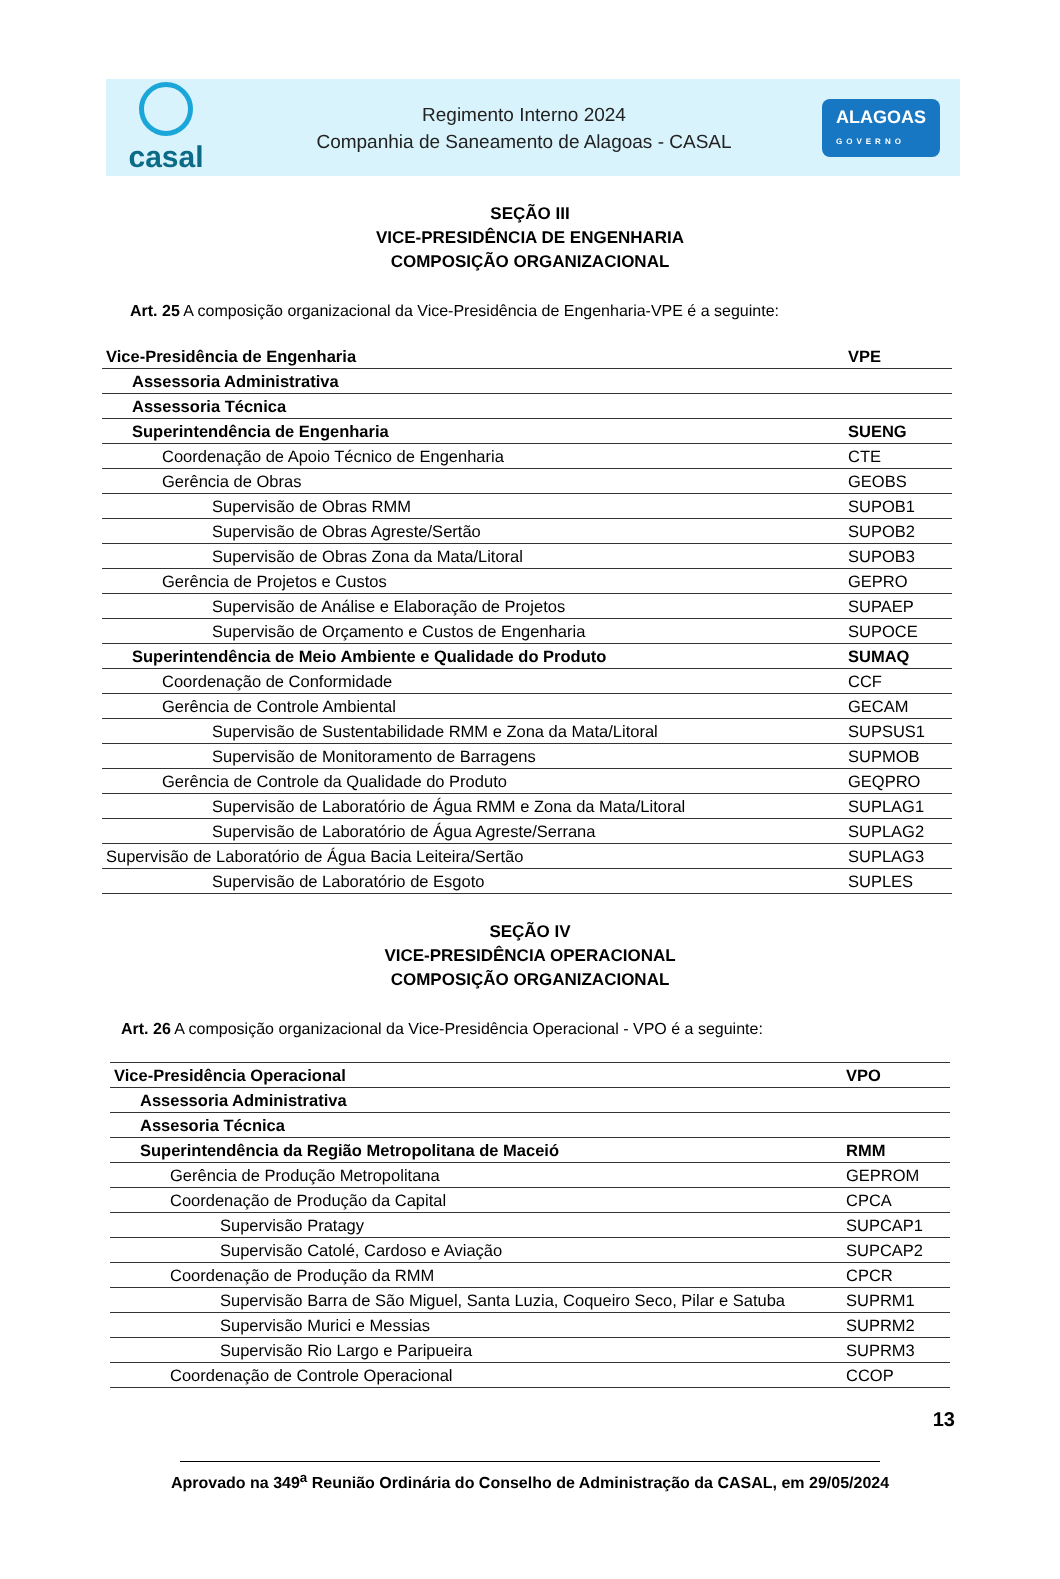casal
Regimento Interno 2024
Companhia de Saneamento de Alagoas - CASAL
ALAGOAS
GOVERNO
SEÇÃO III
VICE-PRESIDÊNCIA DE ENGENHARIA
COMPOSIÇÃO ORGANIZACIONAL
Art. 25 A composição organizacional da Vice-Presidência de Engenharia-VPE é a seguinte:
| Vice-Presidência de Engenharia | VPE |
| Assessoria Administrativa | |
| Assessoria Técnica | |
| Superintendência de Engenharia | SUENG |
| Coordenação de Apoio Técnico de Engenharia | CTE |
| Gerência de Obras | GEOBS |
| Supervisão de Obras RMM | SUPOB1 |
| Supervisão de Obras Agreste/Sertão | SUPOB2 |
| Supervisão de Obras Zona da Mata/Litoral | SUPOB3 |
| Gerência de Projetos e Custos | GEPRO |
| Supervisão de Análise e Elaboração de Projetos | SUPAEP |
| Supervisão de Orçamento e Custos de Engenharia | SUPOCE |
| Superintendência de Meio Ambiente e Qualidade do Produto | SUMAQ |
| Coordenação de Conformidade | CCF |
| Gerência de Controle Ambiental | GECAM |
| Supervisão de Sustentabilidade RMM e Zona da Mata/Litoral | SUPSUS1 |
| Supervisão de Monitoramento de Barragens | SUPMOB |
| Gerência de Controle da Qualidade do Produto | GEQPRO |
| Supervisão de Laboratório de Água RMM e Zona da Mata/Litoral | SUPLAG1 |
| Supervisão de Laboratório de Água Agreste/Serrana | SUPLAG2 |
| Supervisão de Laboratório de Água Bacia Leiteira/Sertão | SUPLAG3 |
| Supervisão de Laboratório de Esgoto | SUPLES |
SEÇÃO IV
VICE-PRESIDÊNCIA OPERACIONAL
COMPOSIÇÃO ORGANIZACIONAL
Art. 26 A composição organizacional da Vice-Presidência Operacional - VPO é a seguinte:
| Vice-Presidência Operacional | VPO |
| Assessoria Administrativa | |
| Assesoria Técnica | |
| Superintendência da Região Metropolitana de Maceió | RMM |
| Gerência de Produção Metropolitana | GEPROM |
| Coordenação de Produção da Capital | CPCA |
| Supervisão Pratagy | SUPCAP1 |
| Supervisão Catolé, Cardoso e Aviação | SUPCAP2 |
| Coordenação de Produção da RMM | CPCR |
| Supervisão Barra de São Miguel, Santa Luzia, Coqueiro Seco, Pilar e Satuba | SUPRM1 |
| Supervisão Murici e Messias | SUPRM2 |
| Supervisão Rio Largo e Paripueira | SUPRM3 |
| Coordenação de Controle Operacional | CCOP |
13
Aprovado na 349<sup>a</sup> Reunião Ordinária do Conselho de Administração da CASAL, em 29/05/2024